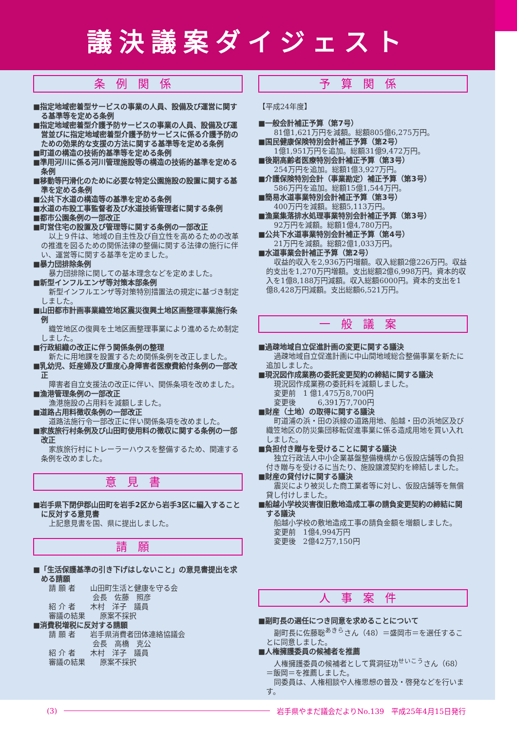議決議案ダイジェスト
条例関係
■指定地域密着型サービスの事業の人員、設備及び運営に関する基準等を定める条例
■指定地域密着型介護予防サービスの事業の人員、設備及び運営並びに指定地域密着型介護予防サービスに係る介護予防のための効果的な支援の方法に関する基準等を定める条例
■町道の構造の技術的基準等を定める条例
■準用河川に係る河川管理施設等の構造の技術的基準を定める条例
■移動等円滑化のために必要な特定公園施設の設置に関する基準を定める条例
■公共下水道の構造等の基準を定める条例
■水道の布設工事監督者及び水道技術管理者に関する条例
■都市公園条例の一部改正
■町営住宅の設置及び管理等に関する条例の一部改正
以上９件は、地域の自主性及び自立性を高めるための改革の推進を図るための関係法律の整備に関する法律の施行に伴い、運営等に関する基準を定めました。
■暴力団排除条例
暴力団排除に関しての基本理念などを定めました。
■新型インフルエンザ等対策本部条例
新型インフルエンザ等対策特別措置法の規定に基づき制定しました。
■山田都市計画事業織笠地区震災復興土地区画整理事業施行条例
織笠地区の復興を土地区画整理事業により進めるため制定しました。
■行政組織の改正に伴う関係条例の整理
新たに用地課を設置するため関係条例を改正しました。
■乳幼児、妊産婦及び重度心身障害者医療費給付条例の一部改正
障害者自立支援法の改正に伴い、関係条項を改めました。
■漁港管理条例の一部改正
漁港施設の占用料を減額しました。
■道路占用料徴収条例の一部改正
道路法施行令一部改正に伴い関係条項を改めました。
■家族旅行村条例及び山田町使用料の徴収に関する条例の一部改正
家族旅行村にトレーラーハウスを整備するため、関連する条例を改めました。
意見書
■岩手県下閉伊郡山田町を岩手2区から岩手3区に編入することに反対する意見書
上記意見書を国、県に提出しました。
請願
■「生活保護基準の引き下げはしないこと」の意見書提出を求める請願
請 願 者　　山田町生活と健康を守る会 　　　　　　会長　佐藤　照彦 紹 介 者　　木村　洋子　議員 審議の結果　　原案不採択
■消費税増税に反対する請願
請 願 者　　岩手県消費者団体連絡協議会 　　　　　　会長　高橋　克公 紹 介 者　　木村　洋子　議員 審議の結果　　原案不採択
予算関係
【平成24年度】
■一般会計補正予算（第7号）
81億1,621万円を減額。総額805億6,275万円。
■国民健康保険特別会計補正予算（第2号）
1億1,951万円を追加。総額31億9,472万円。
■後期高齢者医療特別会計補正予算（第3号）
254万円を追加。総額1億3,927万円。
■介護保険特別会計（事業勘定）補正予算（第3号）
586万円を追加。総額15億1,544万円。
■簡易水道事業特別会計補正予算（第3号）
400万円を減額。総額5,113万円。
■漁業集落排水処理事業特別会計補正予算（第3号）
92万円を減額。総額1億4,780万円。
■公共下水道事業特別会計補正予算（第4号）
21万円を減額。総額2億1,033万円。
■水道事業会計補正予算（第2号）
収益的収入を2,936万円増額。収入総額2億226万円。収益的支出を1,270万円増額。支出総額2億6,998万円。資本的収入を1億8,188万円減額。収入総額6000円。資本的支出を1億8,428万円減額。支出総額6,521万円。
一般議案
■過疎地域自立促進計画の変更に関する議決
過疎地域自立促進計画に中山間地域総合整備事業を新たに追加しました。
■現況図作成業務の委託変更契約の締結に関する議決
現況図作成業務の委託料を減額しました。
変更前　1 億1,475万8,700円 変更後　　　6,391万7,700円
■財産（土地）の取得に関する議決
町道浦の浜・田の浜線の道路用地、船越・田の浜地区及び織笠地区の防災集団移転促進事業に係る造成用地を買い入れしました。
■負担付き贈与を受けることに関する議決
独立行政法人中小企業基盤整備機構から仮設店舗等の負担付き贈与を受けるに当たり、施設譲渡契約を締結しました。
■財産の貸付けに関する議決
震災により被災した商工業者等に対し、仮設店舗等を無償貸し付けしました。
■船越小学校災害復旧敷地造成工事の請負変更契約の締結に関する議決
船越小学校の敷地造成工事の請負金額を増額しました。
変更前　1億4,994万円 変更後　2億42万7,150円
人事案件
■副町長の選任につき同意を求めることについて
副町長に佐藤聡<sup>あきら</sup>さん（48）＝盛岡市＝を選任することに同意しました。
■人権擁護委員の候補者を推薦
人権擁護委員の候補者として貫洞征功<sup>せいこう</sup>さん（68）＝飯岡＝を推薦しました。
同委員は、人権相談や人権思想の普及・啓発などを行います。
(3)
岩手県やまだ議会だよりNo.139　平成25年4月15日発行